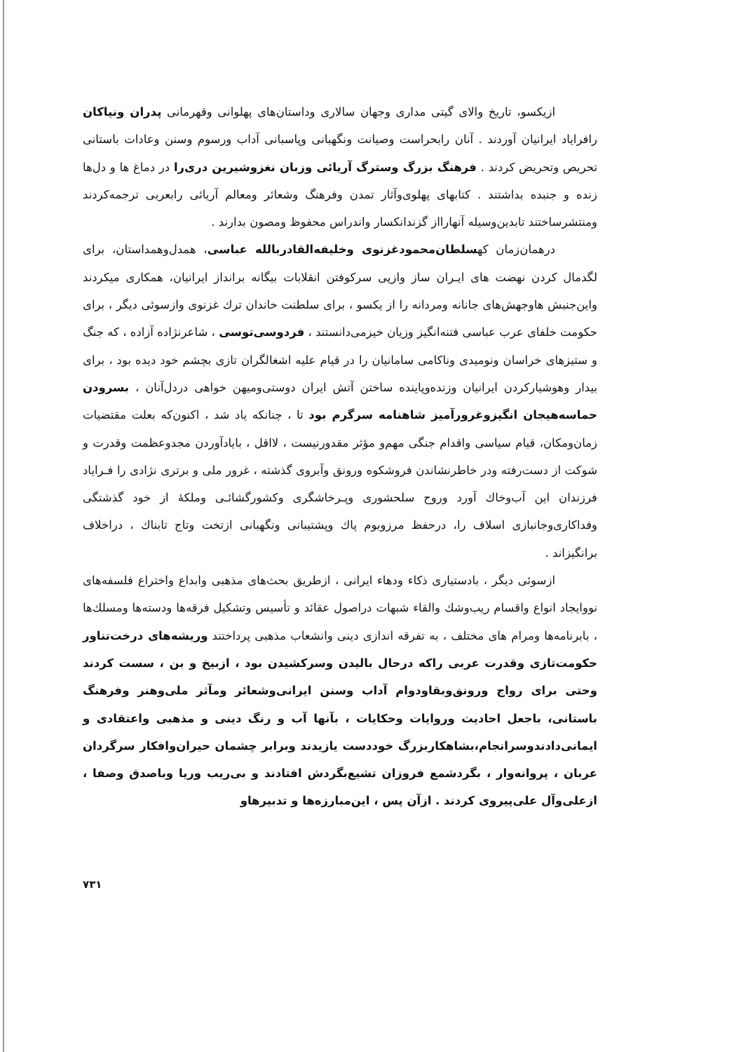ازیکسو، تاریخ والای گیتی مداری وجهان سالاری وداستان‌های پهلوانی وقهرمانی پدران ونیاکان رافرایاد ایرانیان آوردند . آنان رابحراست وصیانت ونگهبانی وپاسبانی آداب ورسوم وسنن وعادات باستانی تحریص وتحریض کردند . فرهنگ بزرگ وسترگ آریائی وزبان نغزوشیرین دری‌را در دماغ ها و دل‌ها زنده و جنبده بداشتند . کتابهای پهلوی‌وآثار تمدن وفرهنگ وشعائر ومعالم آریائی رابعربی ترجمه‌کردند ومنتشرساختند تابدین‌وسیله آنهارااز گزندانکسار واندراس محفوظ ومصون بدارند .
درهمان‌زمان کهسلطان‌محمودغزنوی وخلیفه‌القادربالله عباسی، همدل‌وهمداستان، برای لگدمال کردن نهضت های ایـران ساز وازپی سرکوفتن انقلابات بیگانه برانداز ایرانیان، همکاری میکردند واین‌جنبش هاوجهش‌های جانانه ومردانه را از یکسو ، برای سلطنت خاندان ترك غزنوی وازسوئی دیگر ، برای حکومت خلفای عرب عباسی فتنه‌انگیز وزیان خیزمی‌دانستند ، فردوسی‌توسی ، شاعرنژاده آزاده ، که جنگ و ستیزهای خراسان ونومیدی وناکامی سامانیان را در قیام علیه اشغالگران تازی بچشم خود دیده بود ، برای بیدار وهوشیارکردن ایرانیان وزنده‌وپاینده ساختن آتش ایران دوستی‌ومیهن خواهی دردل‌آنان ، بسرودن حماسه‌هیجان انگیزوغرورآمیز شاهنامه سرگرم بود تا ، چنانکه یاد شد ، اکنون‌که بعلت مقتضیات زمان‌ومکان، قیام سیاسی واقدام جنگی مهم‌و مؤثر مقدورنیست ، لااقل ، بایادآوردن مجدوعظمت وقدرت و شوکت از دست‌رفته ودر خاطرنشاندن فروشکوه ورونق وآبروی گذشته ، غرور ملی و برتری نژادی را فـرایاد فرزندان این آب‌وخاك آورد وروح سلحشوری وپـرخاشگری وکشورگشائـی وملکهٔ از خود گذشتگی وفداکاری‌وجانبازی اسلاف را، درحفظ مرزوبوم پاك وپشتیبانی ونگهبانی ازتخت وتاج تابناك ، دراخلاف برانگیزاند .
ازسوئی دیگر ، بادستیاری ذکاء ودهاء ایرانی ، ازطریق بحث‌های مذهبی وابداع واختراع فلسفه‌های نووایجاد انواع واقسام ریب‌وشك والقاء شبهات دراصول عقائد و تأسیس وتشکیل فرقه‌ها ودسته‌ها ومسلك‌ها ، بابرنامه‌ها ومرام های مختلف ، به تفرقه اندازی دینی وانشعاب مذهبی پرداختند وریشه‌های درخت‌تناور حکومت‌تازی وقدرت عربی راکه درحال بالیدن وسرکشیدن بود ، ازبیخ و بن ، سست کردند وحتی برای رواج ورونق‌وبقاودوام آداب وسنن ایرانی‌وشعائر ومآثر ملی‌وهنر وفرهنگ باستانی، باجعل احادیث وروایات وحکایات ، بآنها آب و رنگ دینی و مذهبی واعتقادی و ایمانی‌دادندوسرانجام،بشاهکاربزرگ خوددست یازیدند وبرابر چشمان حیران‌وافکار سرگردان عربان ، پروانه‌وار ، بگردشمع فروزان تشیع‌بگردش افتادند و بی‌ریب وریا وباصدق وصفا ، ازعلی‌وآل علی‌پیروی کردند . ازآن پس ، این‌مبارزه‌ها و تدبیرهاو
۷۳۱